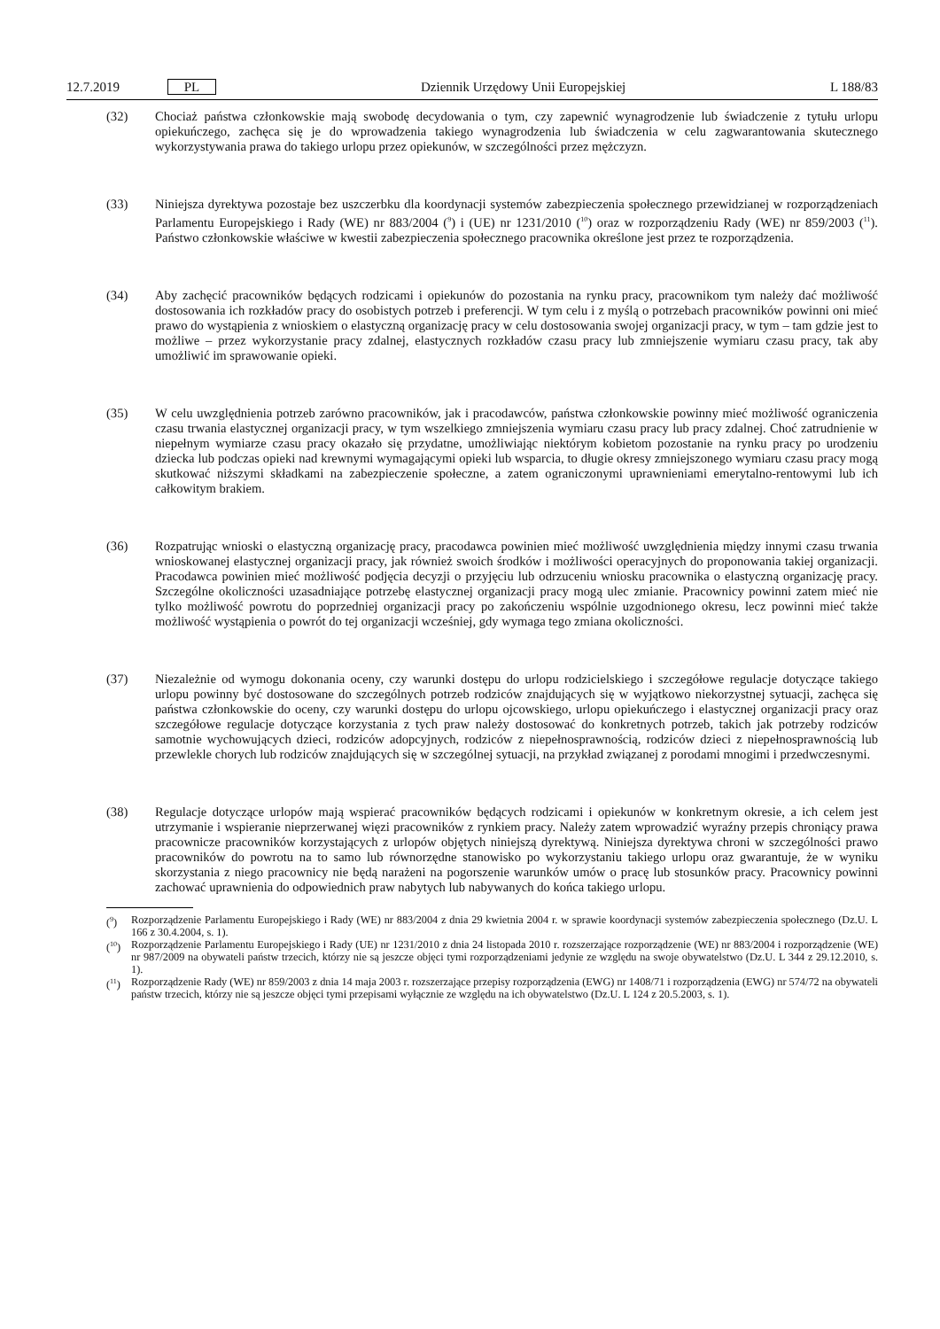12.7.2019 PL Dziennik Urzędowy Unii Europejskiej L 188/83
(32) Chociaż państwa członkowskie mają swobodę decydowania o tym, czy zapewnić wynagrodzenie lub świadczenie z tytułu urlopu opiekuńczego, zachęca się je do wprowadzenia takiego wynagrodzenia lub świadczenia w celu zagwarantowania skutecznego wykorzystywania prawa do takiego urlopu przez opiekunów, w szczególności przez mężczyzn.
(33) Niniejsza dyrektywa pozostaje bez uszczerbku dla koordynacji systemów zabezpieczenia społecznego przewidzianej w rozporządzeniach Parlamentu Europejskiego i Rady (WE) nr 883/2004 (<sup>9</sup>) i (UE) nr 1231/2010 (<sup>10</sup>) oraz w rozporządzeniu Rady (WE) nr 859/2003 (<sup>11</sup>). Państwo członkowskie właściwe w kwestii zabezpieczenia społecznego pracownika określone jest przez te rozporządzenia.
(34) Aby zachęcić pracowników będących rodzicami i opiekunów do pozostania na rynku pracy, pracownikom tym należy dać możliwość dostosowania ich rozkładów pracy do osobistych potrzeb i preferencji. W tym celu i z myślą o potrzebach pracowników powinni oni mieć prawo do wystąpienia z wnioskiem o elastyczną organizację pracy w celu dostosowania swojej organizacji pracy, w tym – tam gdzie jest to możliwe – przez wykorzystanie pracy zdalnej, elastycznych rozkładów czasu pracy lub zmniejszenie wymiaru czasu pracy, tak aby umożliwić im sprawowanie opieki.
(35) W celu uwzględnienia potrzeb zarówno pracowników, jak i pracodawców, państwa członkowskie powinny mieć możliwość ograniczenia czasu trwania elastycznej organizacji pracy, w tym wszelkiego zmniejszenia wymiaru czasu pracy lub pracy zdalnej. Choć zatrudnienie w niepełnym wymiarze czasu pracy okazało się przydatne, umożliwiając niektórym kobietom pozostanie na rynku pracy po urodzeniu dziecka lub podczas opieki nad krewnymi wymagającymi opieki lub wsparcia, to długie okresy zmniejszonego wymiaru czasu pracy mogą skutkować niższymi składkami na zabezpieczenie społeczne, a zatem ograniczonymi uprawnieniami emerytalno-rentowymi lub ich całkowitym brakiem.
(36) Rozpatrując wnioski o elastyczną organizację pracy, pracodawca powinien mieć możliwość uwzględnienia między innymi czasu trwania wnioskowanej elastycznej organizacji pracy, jak również swoich środków i możliwości operacyjnych do proponowania takiej organizacji. Pracodawca powinien mieć możliwość podjęcia decyzji o przyjęciu lub odrzuceniu wniosku pracownika o elastyczną organizację pracy. Szczególne okoliczności uzasadniające potrzebę elastycznej organizacji pracy mogą ulec zmianie. Pracownicy powinni zatem mieć nie tylko możliwość powrotu do poprzedniej organizacji pracy po zakończeniu wspólnie uzgodnionego okresu, lecz powinni mieć także możliwość wystąpienia o powrót do tej organizacji wcześniej, gdy wymaga tego zmiana okoliczności.
(37) Niezależnie od wymogu dokonania oceny, czy warunki dostępu do urlopu rodzicielskiego i szczegółowe regulacje dotyczące takiego urlopu powinny być dostosowane do szczególnych potrzeb rodziców znajdujących się w wyjątkowo niekorzystnej sytuacji, zachęca się państwa członkowskie do oceny, czy warunki dostępu do urlopu ojcowskiego, urlopu opiekuńczego i elastycznej organizacji pracy oraz szczegółowe regulacje dotyczące korzystania z tych praw należy dostosować do konkretnych potrzeb, takich jak potrzeby rodziców samotnie wychowujących dzieci, rodziców adopcyjnych, rodziców z niepełnosprawnością, rodziców dzieci z niepełnosprawnością lub przewlekle chorych lub rodziców znajdujących się w szczególnej sytuacji, na przykład związanej z porodami mnogimi i przedwczesnymi.
(38) Regulacje dotyczące urlopów mają wspierać pracowników będących rodzicami i opiekunów w konkretnym okresie, a ich celem jest utrzymanie i wspieranie nieprzerwanej więzi pracowników z rynkiem pracy. Należy zatem wprowadzić wyraźny przepis chroniący prawa pracownicze pracowników korzystających z urlopów objętych niniejszą dyrektywą. Niniejsza dyrektywa chroni w szczególności prawo pracowników do powrotu na to samo lub równorzędne stanowisko po wykorzystaniu takiego urlopu oraz gwarantuje, że w wyniku skorzystania z niego pracownicy nie będą narażeni na pogorszenie warunków umów o pracę lub stosunków pracy. Pracownicy powinni zachować uprawnienia do odpowiednich praw nabytych lub nabywanych do końca takiego urlopu.
(<sup>9</sup>) Rozporządzenie Parlamentu Europejskiego i Rady (WE) nr 883/2004 z dnia 29 kwietnia 2004 r. w sprawie koordynacji systemów zabezpieczenia społecznego (Dz.U. L 166 z 30.4.2004, s. 1).
(<sup>10</sup>)
Rozporządzenie Parlamentu Europejskiego i Rady (UE) nr 1231/2010 z dnia 24 listopada 2010 r. rozszerzające rozporządzenie (WE) nr 883/2004 i rozporządzenie (WE) nr 987/2009 na obywateli państw trzecich, którzy nie są jeszcze objęci tymi rozporządzeniami jedynie ze względu na swoje obywatelstwo (Dz.U. L 344 z 29.12.2010, s. 1).
(<sup>11</sup>)
Rozporządzenie Rady (WE) nr 859/2003 z dnia 14 maja 2003 r. rozszerzające przepisy rozporządzenia (EWG) nr 1408/71 i rozporządzenia (EWG) nr 574/72 na obywateli państw trzecich, którzy nie są jeszcze objęci tymi przepisami wyłącznie ze względu na ich obywatelstwo (Dz.U. L 124 z 20.5.2003, s. 1).